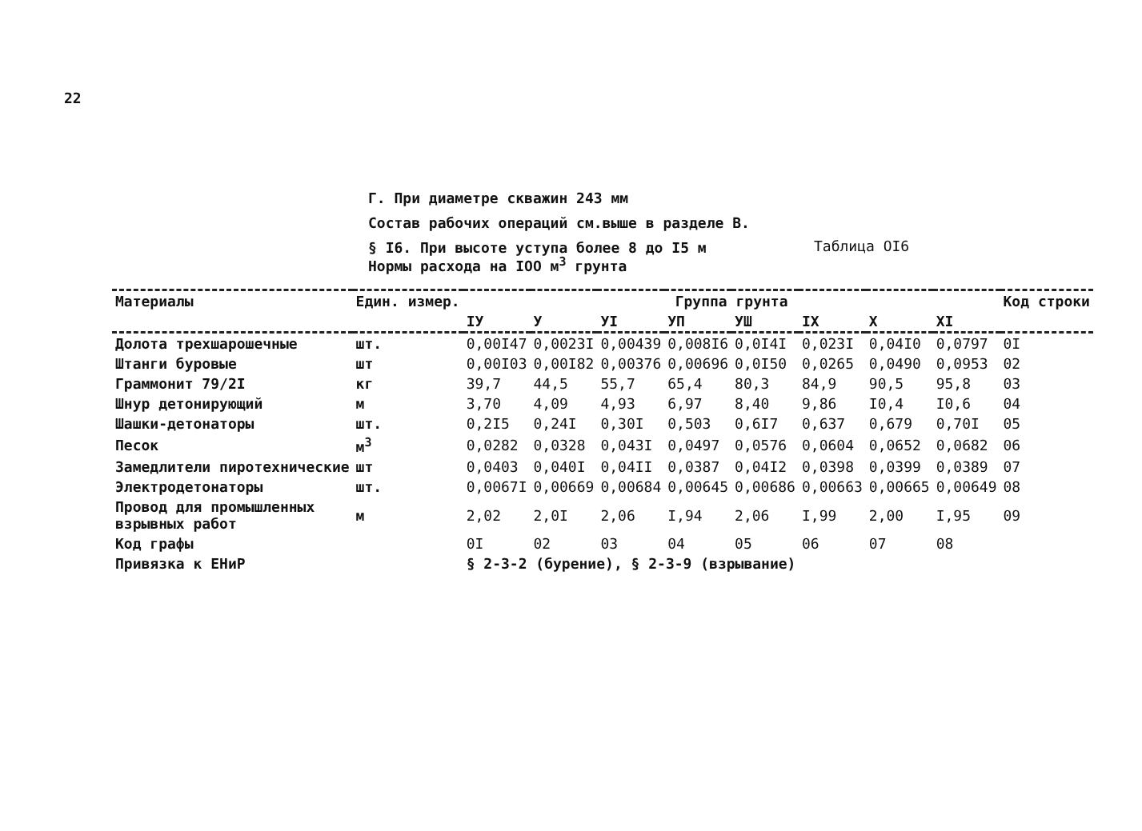22
Г. При диаметре скважин 243 мм
Состав рабочих операций см.выше в разделе В.
§ I6. При высоте уступа более 8 до I5 м
Таблица OI6
Нормы расхода на IOO м<sup>3</sup> грунта
| Материалы | Един. измер. | Группа грунта | | | | | | | | Код строки |
| --- | --- | --- | --- | --- | --- | --- | --- | --- | --- | --- |
| | | IУ | У | УI | УП | УШ | IX | X | XI | |
| Долота трехшарошечные | шт. | 0,00I47 | 0,0023I | 0,00439 | 0,008I6 | 0,0I4I | 0,023I | 0,04I0 | 0,0797 | 0I |
| Штанги буровые | шт | 0,00I03 | 0,00I82 | 0,00376 | 0,00696 | 0,0I50 | 0,0265 | 0,0490 | 0,0953 | 02 |
| Граммонит 79/2I | кг | 39,7 | 44,5 | 55,7 | 65,4 | 80,3 | 84,9 | 90,5 | 95,8 | 03 |
| Шнур детонирующий | м | 3,70 | 4,09 | 4,93 | 6,97 | 8,40 | 9,86 | I0,4 | I0,6 | 04 |
| Шашки-детонаторы | шт. | 0,2I5 | 0,24I | 0,30I | 0,503 | 0,6I7 | 0,637 | 0,679 | 0,70I | 05 |
| Песок | м<sup>3</sup> | 0,0282 | 0,0328 | 0,043I | 0,0497 | 0,0576 | 0,0604 | 0,0652 | 0,0682 | 06 |
| Замедлители пиротехнические | шт | 0,0403 | 0,040I | 0,04II | 0,0387 | 0,04I2 | 0,0398 | 0,0399 | 0,0389 | 07 |
| Электродетонаторы | шт. | 0,0067I | 0,00669 | 0,00684 | 0,00645 | 0,00686 | 0,00663 | 0,00665 | 0,00649 | 08 |
| Провод для промышленных взрывных работ | м | 2,02 | 2,0I | 2,06 | I,94 | 2,06 | I,99 | 2,00 | I,95 | 09 |
| Код графы | | 0I | 02 | 03 | 04 | 05 | 06 | 07 | 08 | |
| Привязка к ЕНиР | | § 2-3-2 (бурение), § 2-3-9 (взрывание) | | | | | | | | |